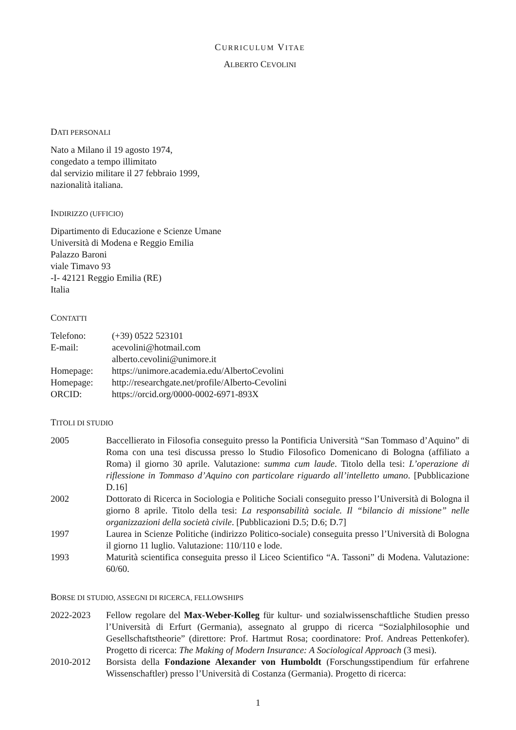CURRICULUM VITAE
ALBERTO CEVOLINI
DATI PERSONALI
Nato a Milano il 19 agosto 1974,
congedato a tempo illimitato
dal servizio militare il 27 febbraio 1999,
nazionalità italiana.
INDIRIZZO (UFFICIO)
Dipartimento di Educazione e Scienze Umane
Università di Modena e Reggio Emilia
Palazzo Baroni
viale Timavo 93
-I- 42121 Reggio Emilia (RE)
Italia
CONTATTI
Telefono: (+39) 0522 523101
E-mail: acevolini@hotmail.com
alberto.cevolini@unimore.it
Homepage: https://unimore.academia.edu/AlbertoCevolini
Homepage: http://researchgate.net/profile/Alberto-Cevolini
ORCID: https://orcid.org/0000-0002-6971-893X
TITOLI DI STUDIO
2005 Baccellierato in Filosofia conseguito presso la Pontificia Università “San Tommaso d’Aquino” di Roma con una tesi discussa presso lo Studio Filosofico Domenicano di Bologna (affiliato a Roma) il giorno 30 aprile. Valutazione: summa cum laude. Titolo della tesi: L’operazione di riflessione in Tommaso d’Aquino con particolare riguardo all’intelletto umano. [Pubblicazione D.16]
2002 Dottorato di Ricerca in Sociologia e Politiche Sociali conseguito presso l’Università di Bologna il giorno 8 aprile. Titolo della tesi: La responsabilità sociale. Il “bilancio di missione” nelle organizzazioni della società civile. [Pubblicazioni D.5; D.6; D.7]
1997 Laurea in Scienze Politiche (indirizzo Politico-sociale) conseguita presso l’Università di Bologna il giorno 11 luglio. Valutazione: 110/110 e lode.
1993 Maturità scientifica conseguita presso il Liceo Scientifico “A. Tassoni” di Modena. Valutazione: 60/60.
BORSE DI STUDIO, ASSEGNI DI RICERCA, FELLOWSHIPS
2022-2023 Fellow regolare del Max-Weber-Kolleg für kultur- und sozialwissenschaftliche Studien presso l’Università di Erfurt (Germania), assegnato al gruppo di ricerca “Sozialphilosophie und Gesellschaftstheorie” (direttore: Prof. Hartmut Rosa; coordinatore: Prof. Andreas Pettenkofer). Progetto di ricerca: The Making of Modern Insurance: A Sociological Approach (3 mesi).
2010-2012 Borsista della Fondazione Alexander von Humboldt (Forschungsstipendium für erfahrene Wissenschaftler) presso l’Università di Costanza (Germania). Progetto di ricerca:
1